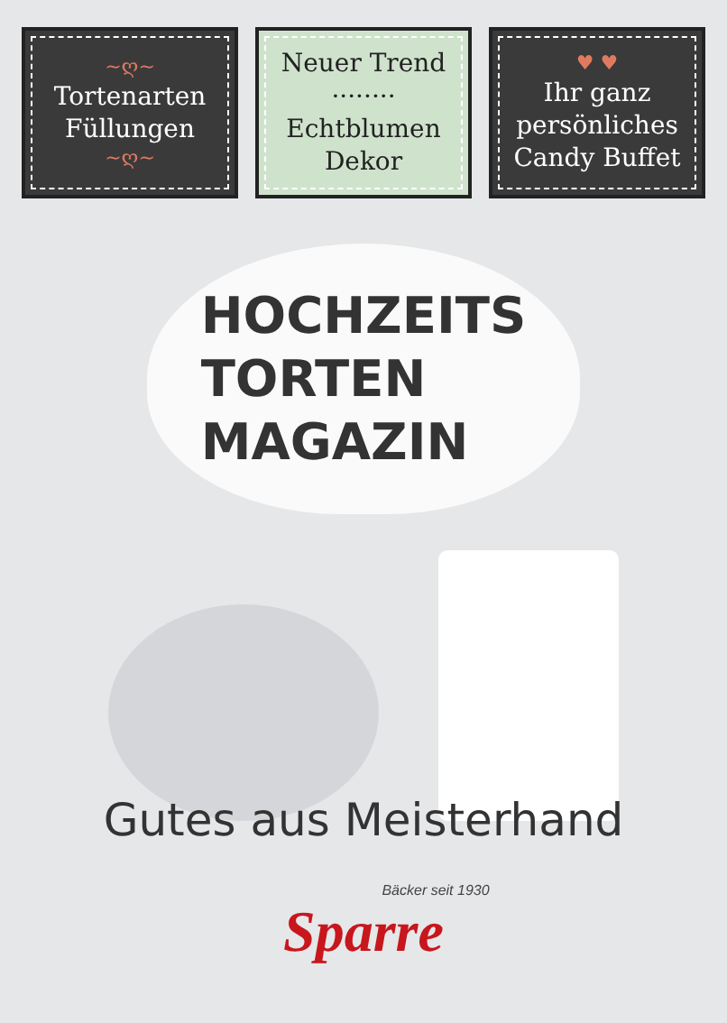~ღ~
Tortenarten
Füllungen
~ღ~
Neuer Trend
········
Echtblumen
Dekor
♥ ♥
Ihr ganz
persönliches
Candy Buffet
HOCHZEITS
TORTEN
MAGAZIN
Gutes aus Meisterhand
Bäcker seit 1930
Sparre